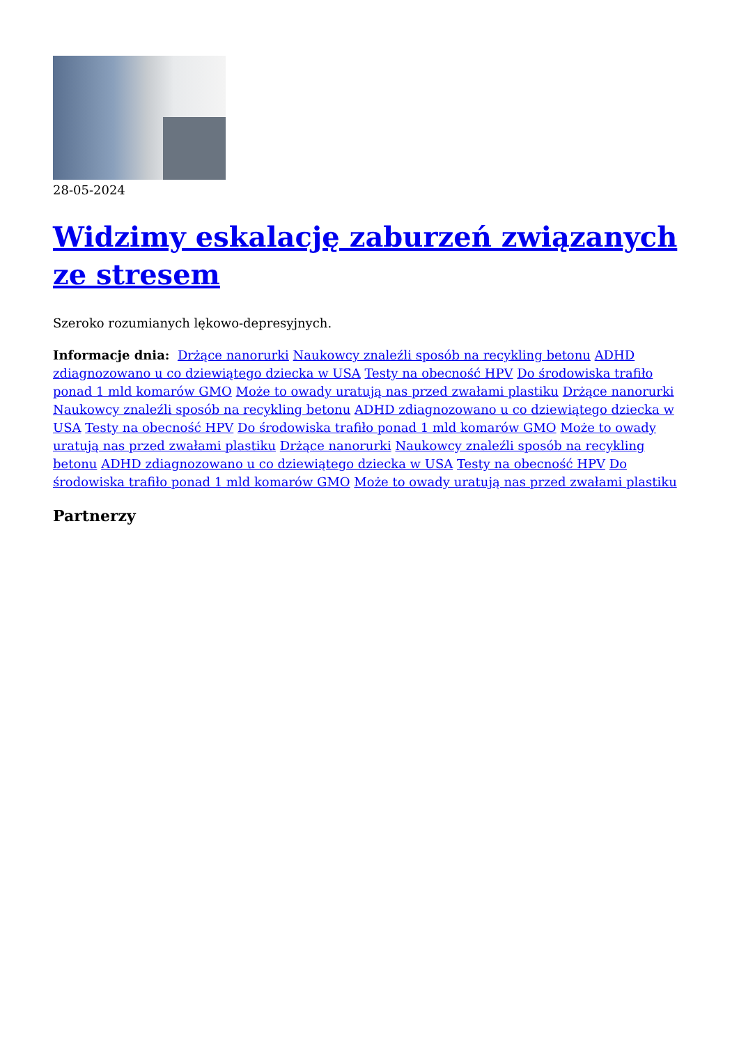28-05-2024
Widzimy eskalację zaburzeń związanych ze stresem
Szeroko rozumianych lękowo-depresyjnych.
Informacje dnia: Drżące nanorurki Naukowcy znaleźli sposób na recykling betonu ADHD zdiagnozowano u co dziewiątego dziecka w USA Testy na obecność HPV Do środowiska trafiło ponad 1 mld komarów GMO Może to owady uratują nas przed zwałami plastiku Drżące nanorurki Naukowcy znaleźli sposób na recykling betonu ADHD zdiagnozowano u co dziewiątego dziecka w USA Testy na obecność HPV Do środowiska trafiło ponad 1 mld komarów GMO Może to owady uratują nas przed zwałami plastiku Drżące nanorurki Naukowcy znaleźli sposób na recykling betonu ADHD zdiagnozowano u co dziewiątego dziecka w USA Testy na obecność HPV Do środowiska trafiło ponad 1 mld komarów GMO Może to owady uratują nas przed zwałami plastiku
Partnerzy